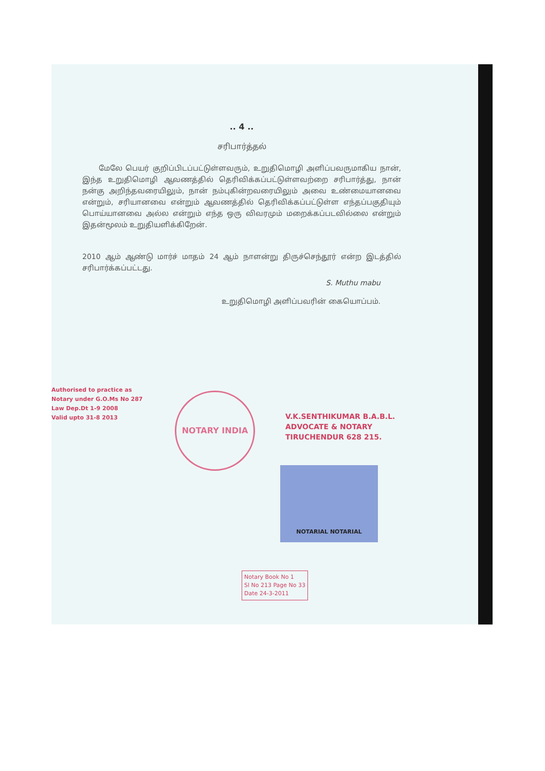.. 4 ..
சரிபார்த்தல்
மேலே பெயர் குறிப்பிடப்பட்டுள்ளவரும், உறுதிமொழி அளிப்பவருமாகிய நான், இந்த உறுதிமொழி ஆவணத்தில் தெரிவிக்கப்பட்டுள்ளவற்றை சரிபார்த்து, நான் நன்கு அறிந்தவரையிலும், நான் நம்புகின்றவரையிலும் அவை உண்மையானவை என்றும், சரியானவை என்றும் ஆவணத்தில் தெரிவிக்கப்பட்டுள்ள எந்தப்பகுதியும் பொய்யானவை அல்ல என்றும் எந்த ஒரு விவரமும் மறைக்கப்படவில்லை என்றும் இதன்மூலம் உறுதியளிக்கிறேன்.
2010 ஆம் ஆண்டு மார்ச் மாதம் 24 ஆம் நாளன்று திருச்செந்தூர் என்ற இடத்தில் சரிபார்க்கப்பட்டது.
S. Muthu mabu
உறுதிமொழி அளிப்பவரின் கையொப்பம்.
Authorised to practice as
Notary under G.O.Ms No 287
Law Dep.Dt 1-9 2008
Valid upto 31-8 2013
NOTARY INDIA
V.K.SENTHIKUMAR B.A.B.L.
ADVOCATE & NOTARY
TIRUCHENDUR 628 215.
NOTARIAL NOTARIAL
Notary Book No 1
Sl No 213 Page No 33
Date 24-3-2011